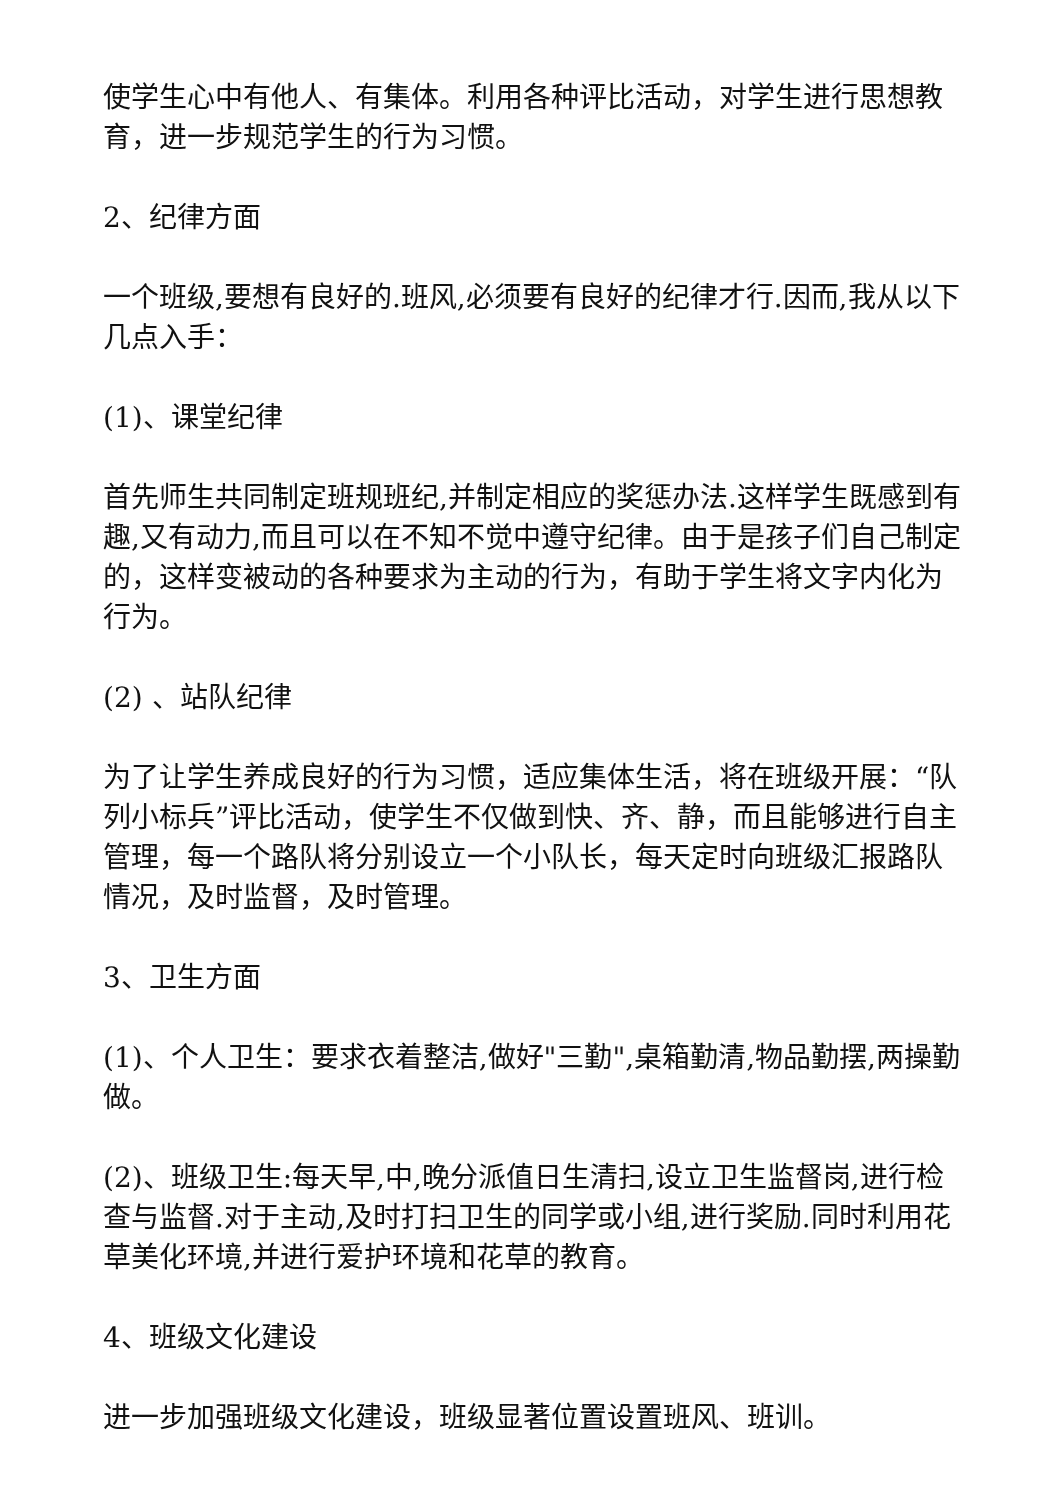使学生心中有他人、有集体。利用各种评比活动，对学生进行思想教育，进一步规范学生的行为习惯。
2、纪律方面
一个班级,要想有良好的.班风,必须要有良好的纪律才行.因而,我从以下几点入手：
(1)、课堂纪律
首先师生共同制定班规班纪,并制定相应的奖惩办法.这样学生既感到有趣,又有动力,而且可以在不知不觉中遵守纪律。由于是孩子们自己制定的，这样变被动的各种要求为主动的行为，有助于学生将文字内化为行为。
(2) 、站队纪律
为了让学生养成良好的行为习惯，适应集体生活，将在班级开展：“队列小标兵”评比活动，使学生不仅做到快、齐、静，而且能够进行自主管理，每一个路队将分别设立一个小队长，每天定时向班级汇报路队情况，及时监督，及时管理。
3、卫生方面
(1)、个人卫生：要求衣着整洁,做好"三勤",桌箱勤清,物品勤摆,两操勤做。
(2)、班级卫生:每天早,中,晚分派值日生清扫,设立卫生监督岗,进行检查与监督.对于主动,及时打扫卫生的同学或小组,进行奖励.同时利用花草美化环境,并进行爱护环境和花草的教育。
4、班级文化建设
进一步加强班级文化建设，班级显著位置设置班风、班训。